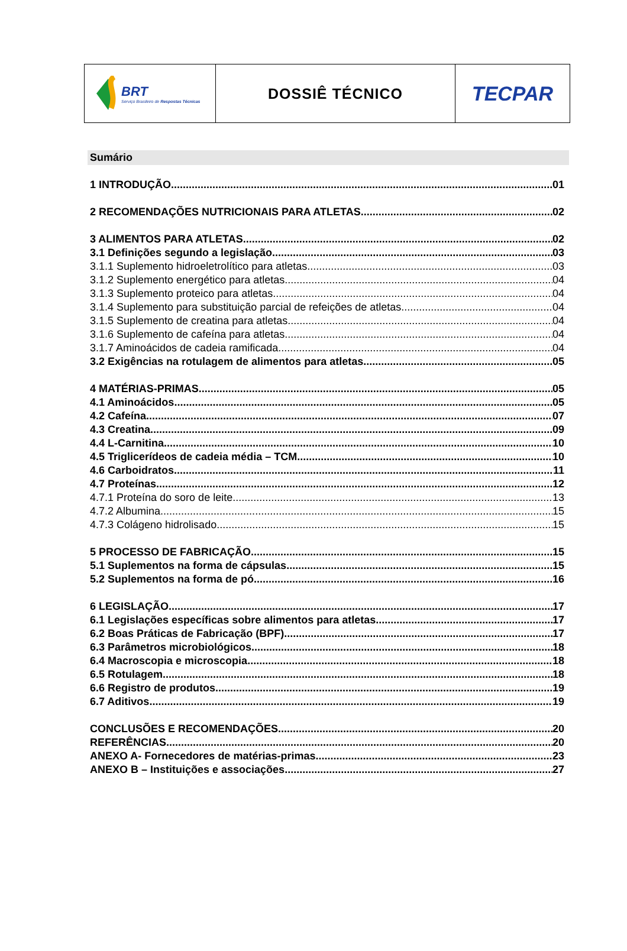BRT
Serviço Brasileiro de Respostas Técnicas
DOSSIÊ TÉCNICO
TECPAR
Sumário
1 INTRODUÇÃO 01
2 RECOMENDAÇÕES NUTRICIONAIS PARA ATLETAS 02
3 ALIMENTOS PARA ATLETAS 02
3.1 Definições segundo a legislação 03
3.1.1 Suplemento hidroeletrolítico para atletas 03
3.1.2 Suplemento energético para atletas 04
3.1.3 Suplemento proteico para atletas 04
3.1.4 Suplemento para substituição parcial de refeições de atletas 04
3.1.5 Suplemento de creatina para atletas 04
3.1.6 Suplemento de cafeína para atletas 04
3.1.7 Aminoácidos de cadeia ramificada 04
3.2 Exigências na rotulagem de alimentos para atletas 05
4 MATÉRIAS-PRIMAS 05
4.1 Aminoácidos 05
4.2 Cafeína 07
4.3 Creatina 09
4.4 L-Carnitina 10
4.5 Triglicerídeos de cadeia média – TCM 10
4.6 Carboidratos 11
4.7 Proteínas 12
4.7.1 Proteína do soro de leite 13
4.7.2 Albumina 15
4.7.3 Colágeno hidrolisado 15
5 PROCESSO DE FABRICAÇÃO 15
5.1 Suplementos na forma de cápsulas 15
5.2 Suplementos na forma de pó 16
6 LEGISLAÇÃO 17
6.1 Legislações específicas sobre alimentos para atletas 17
6.2 Boas Práticas de Fabricação (BPF) 17
6.3 Parâmetros microbiológicos 18
6.4 Macroscopia e microscopia 18
6.5 Rotulagem 18
6.6 Registro de produtos 19
6.7 Aditivos 19
CONCLUSÕES E RECOMENDAÇÕES 20
REFERÊNCIAS 20
ANEXO A- Fornecedores de matérias-primas 23
ANEXO B – Instituições e associações 27